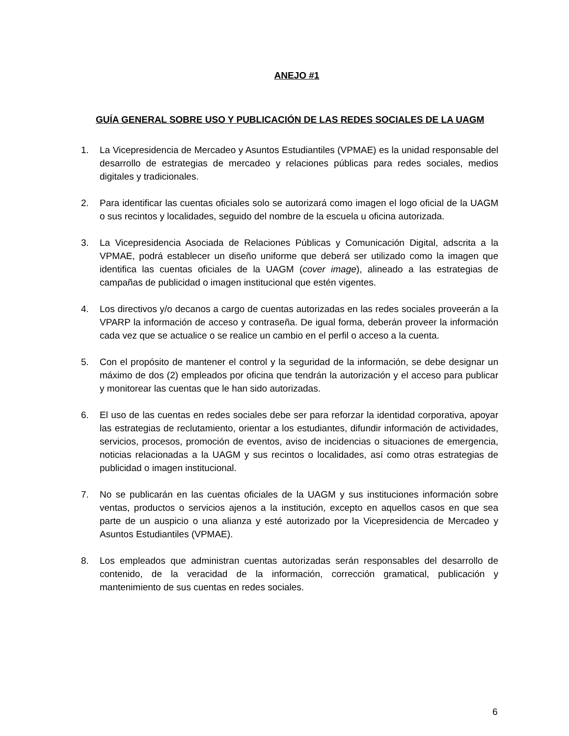ANEJO #1
GUÍA GENERAL SOBRE USO Y PUBLICACIÓN DE LAS REDES SOCIALES DE LA UAGM
1. La Vicepresidencia de Mercadeo y Asuntos Estudiantiles (VPMAE) es la unidad responsable del desarrollo de estrategias de mercadeo y relaciones públicas para redes sociales, medios digitales y tradicionales.
2. Para identificar las cuentas oficiales solo se autorizará como imagen el logo oficial de la UAGM o sus recintos y localidades, seguido del nombre de la escuela u oficina autorizada.
3. La Vicepresidencia Asociada de Relaciones Públicas y Comunicación Digital, adscrita a la VPMAE, podrá establecer un diseño uniforme que deberá ser utilizado como la imagen que identifica las cuentas oficiales de la UAGM (cover image), alineado a las estrategias de campañas de publicidad o imagen institucional que estén vigentes.
4. Los directivos y/o decanos a cargo de cuentas autorizadas en las redes sociales proveerán a la VPARP la información de acceso y contraseña. De igual forma, deberán proveer la información cada vez que se actualice o se realice un cambio en el perfil o acceso a la cuenta.
5. Con el propósito de mantener el control y la seguridad de la información, se debe designar un máximo de dos (2) empleados por oficina que tendrán la autorización y el acceso para publicar y monitorear las cuentas que le han sido autorizadas.
6. El uso de las cuentas en redes sociales debe ser para reforzar la identidad corporativa, apoyar las estrategias de reclutamiento, orientar a los estudiantes, difundir información de actividades, servicios, procesos, promoción de eventos, aviso de incidencias o situaciones de emergencia, noticias relacionadas a la UAGM y sus recintos o localidades, así como otras estrategias de publicidad o imagen institucional.
7. No se publicarán en las cuentas oficiales de la UAGM y sus instituciones información sobre ventas, productos o servicios ajenos a la institución, excepto en aquellos casos en que sea parte de un auspicio o una alianza y esté autorizado por la Vicepresidencia de Mercadeo y Asuntos Estudiantiles (VPMAE).
8. Los empleados que administran cuentas autorizadas serán responsables del desarrollo de contenido, de la veracidad de la información, corrección gramatical, publicación y mantenimiento de sus cuentas en redes sociales.
6